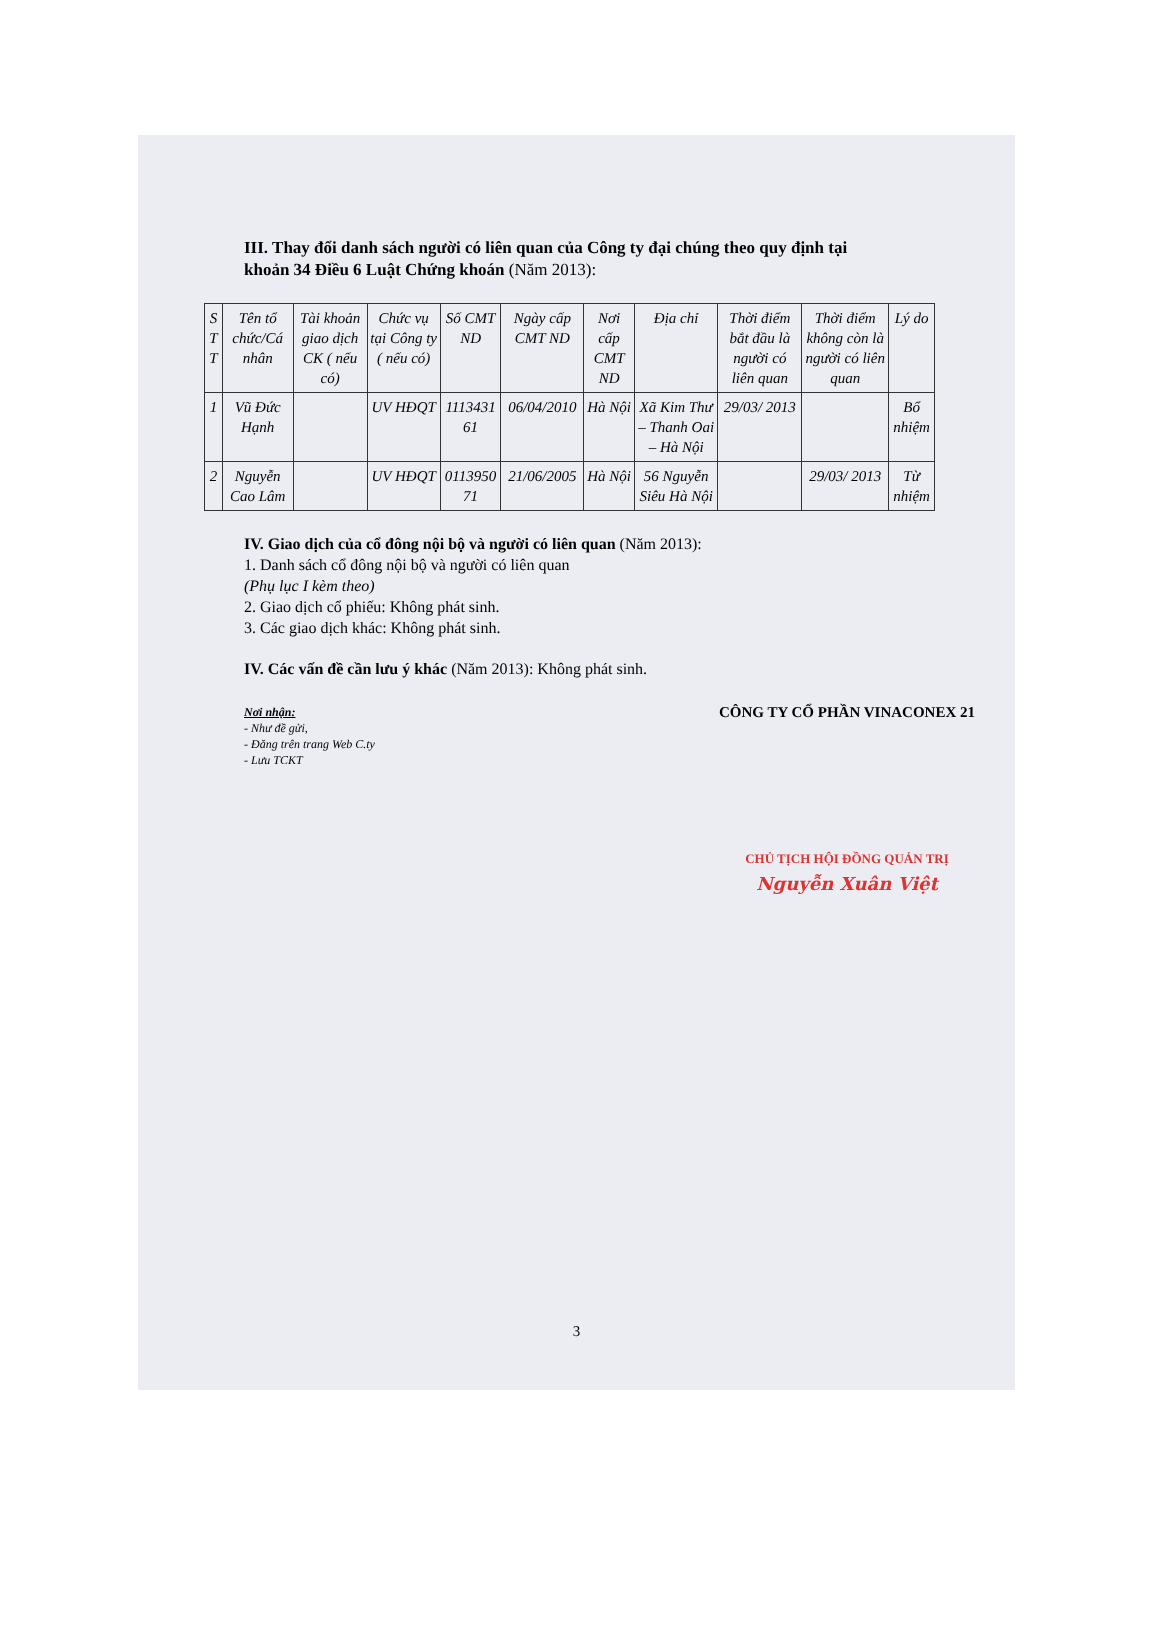III. Thay đổi danh sách người có liên quan của Công ty đại chúng theo quy định tại khoản 34 Điều 6 Luật Chứng khoán (Năm 2013):
| S T T | Tên tổ chức/Cá nhân | Tài khoản giao dịch CK ( nếu có) | Chức vụ tại Công ty ( nếu có) | Số CMT ND | Ngày cấp CMT ND | Nơi cấp CMT ND | Địa chỉ | Thời điểm bắt đầu là người có liên quan | Thời điểm không còn là người có liên quan | Lý do |
| --- | --- | --- | --- | --- | --- | --- | --- | --- | --- | --- |
| 1 | Vũ Đức Hạnh | | UV HĐQT | 1113431 61 | 06/04/2010 | Hà Nội | Xã Kim Thư – Thanh Oai – Hà Nội | 29/03/ 2013 | | Bổ nhiệm |
| 2 | Nguyễn Cao Lâm | | UV HĐQT | 0113950 71 | 21/06/2005 | Hà Nội | 56 Nguyễn Siêu Hà Nội | | 29/03/ 2013 | Từ nhiệm |
IV. Giao dịch của cổ đông nội bộ và người có liên quan (Năm 2013):
1. Danh sách cổ đông nội bộ và người có liên quan
(Phụ lục I kèm theo)
2. Giao dịch cổ phiếu: Không phát sinh.
3. Các giao dịch khác: Không phát sinh.
IV. Các vấn đề cần lưu ý khác (Năm 2013): Không phát sinh.
Nơi nhận:
- Như đề gửi,
- Đăng trên trang Web C.ty
- Lưu TCKT
CÔNG TY CỔ PHẦN VINACONEX 21
CHỦ TỊCH HỘI ĐỒNG QUẢN TRỊ
Nguyễn Xuân Việt
3